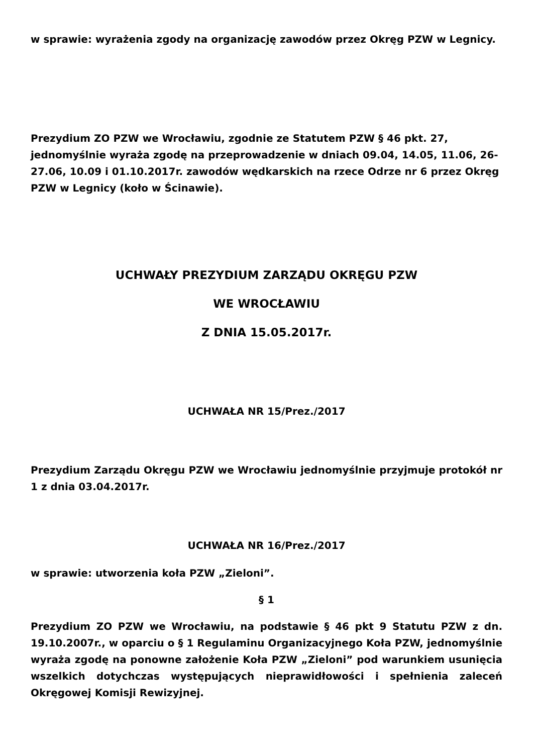w sprawie: wyrażenia zgody na organizację zawodów przez Okręg PZW w Legnicy.
Prezydium ZO PZW we Wrocławiu, zgodnie ze Statutem PZW § 46 pkt. 27, jednomyślnie wyraża zgodę na przeprowadzenie w dniach 09.04, 14.05, 11.06, 26-27.06, 10.09 i 01.10.2017r. zawodów wędkarskich na rzece Odrze nr 6 przez Okręg PZW w Legnicy (koło w Ścinawie).
UCHWAŁY PREZYDIUM ZARZĄDU OKRĘGU PZW
WE WROCŁAWIU
Z DNIA 15.05.2017r.
UCHWAŁA NR 15/Prez./2017
Prezydium Zarządu Okręgu PZW we Wrocławiu jednomyślnie przyjmuje protokół nr 1 z dnia 03.04.2017r.
UCHWAŁA NR 16/Prez./2017
w sprawie: utworzenia koła PZW „Zieloni”.
§ 1
Prezydium ZO PZW we Wrocławiu, na podstawie § 46 pkt 9 Statutu PZW z dn. 19.10.2007r., w oparciu o § 1 Regulaminu Organizacyjnego Koła PZW, jednomyślnie wyraża zgodę na ponowne założenie Koła PZW „Zieloni” pod warunkiem usunięcia wszelkich dotychczas występujących nieprawidłowości i spełnienia zaleceń Okręgowej Komisji Rewizyjnej.